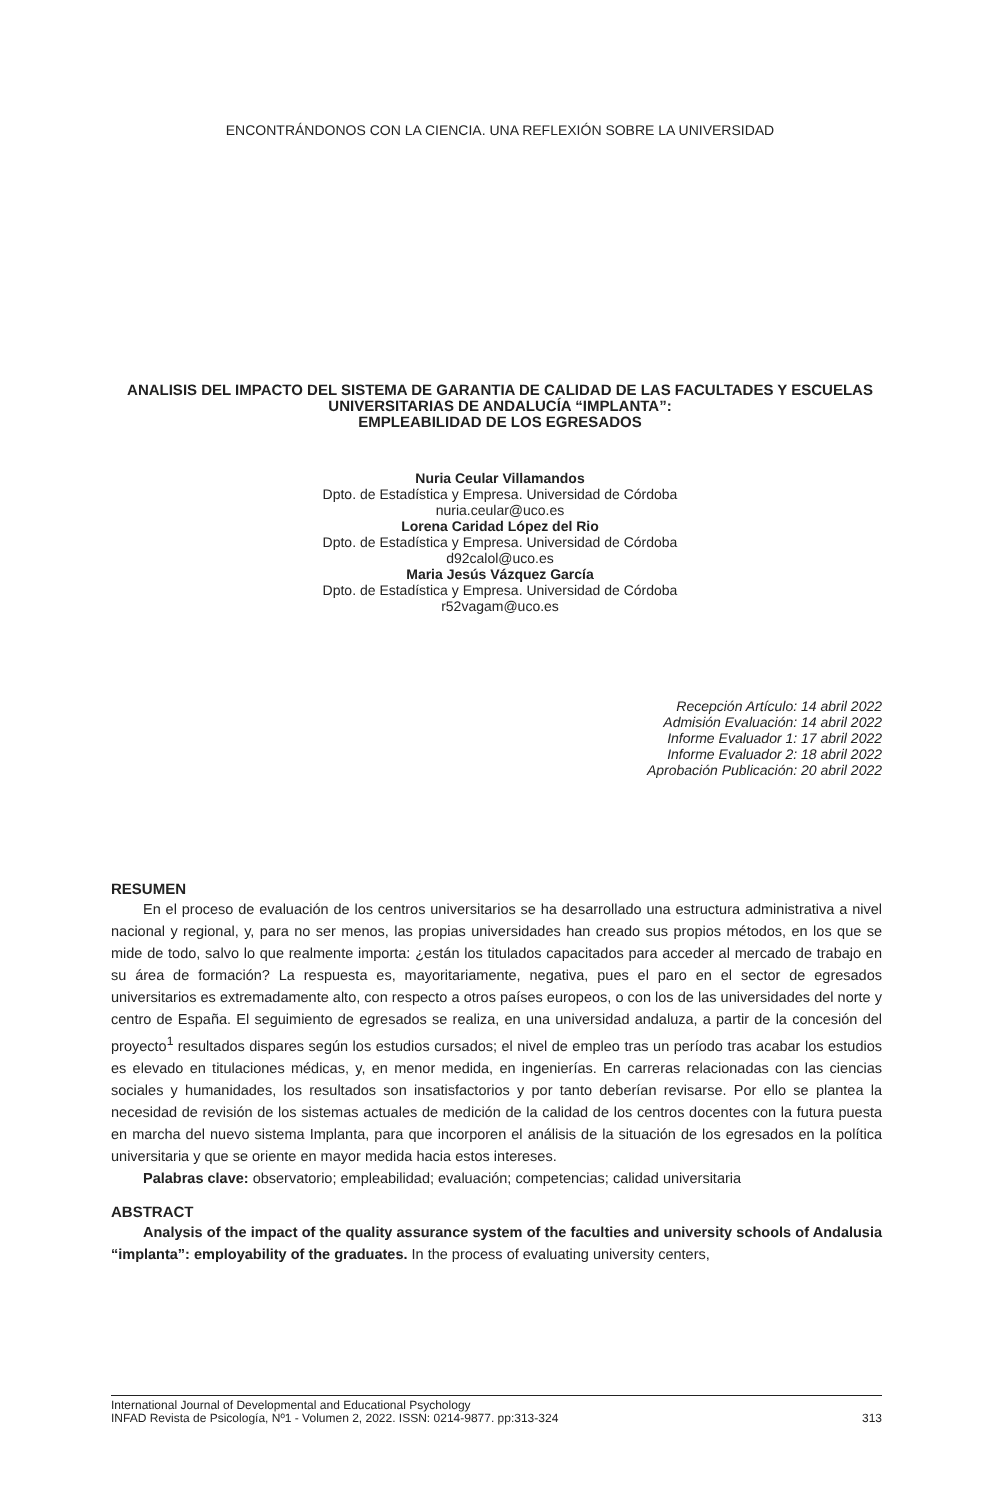ENCONTRÁNDONOS CON LA CIENCIA. UNA REFLEXIÓN SOBRE LA UNIVERSIDAD
ANALISIS DEL IMPACTO DEL SISTEMA DE GARANTIA DE CALIDAD DE LAS FACULTADES Y ESCUELAS UNIVERSITARIAS DE ANDALUCÍA “IMPLANTA”:
EMPLEABILIDAD DE LOS EGRESADOS
Nuria Ceular Villamandos
Dpto. de Estadística y Empresa. Universidad de Córdoba
nuria.ceular@uco.es
Lorena Caridad López del Rio
Dpto. de Estadística y Empresa. Universidad de Córdoba
d92calol@uco.es
Maria Jesús Vázquez García
Dpto. de Estadística y Empresa. Universidad de Córdoba
r52vagam@uco.es
Recepción Artículo: 14 abril 2022
Admisión Evaluación: 14 abril 2022
Informe Evaluador 1: 17 abril 2022
Informe Evaluador 2: 18 abril 2022
Aprobación Publicación: 20 abril 2022
RESUMEN
En el proceso de evaluación de los centros universitarios se ha desarrollado una estructura administrativa a nivel nacional y regional, y, para no ser menos, las propias universidades han creado sus propios métodos, en los que se mide de todo, salvo lo que realmente importa: ¿están los titulados capacitados para acceder al mercado de trabajo en su área de formación? La respuesta es, mayoritariamente, negativa, pues el paro en el sector de egresados universitarios es extremadamente alto, con respecto a otros países europeos, o con los de las universidades del norte y centro de España. El seguimiento de egresados se realiza, en una universidad andaluza, a partir de la concesión del proyecto<sup>1</sup> resultados dispares según los estudios cursados; el nivel de empleo tras un período tras acabar los estudios es elevado en titulaciones médicas, y, en menor medida, en ingenierías. En carreras relacionadas con las ciencias sociales y humanidades, los resultados son insatisfactorios y por tanto deberían revisarse. Por ello se plantea la necesidad de revisión de los sistemas actuales de medición de la calidad de los centros docentes con la futura puesta en marcha del nuevo sistema Implanta, para que incorporen el análisis de la situación de los egresados en la política universitaria y que se oriente en mayor medida hacia estos intereses.
Palabras clave: observatorio; empleabilidad; evaluación; competencias; calidad universitaria
ABSTRACT
Analysis of the impact of the quality assurance system of the faculties and university schools of Andalusia “implanta”: employability of the graduates. In the process of evaluating university centers,
International Journal of Developmental and Educational Psychology
INFAD Revista de Psicología, Nº1 - Volumen 2, 2022. ISSN: 0214-9877. pp:313-324 313